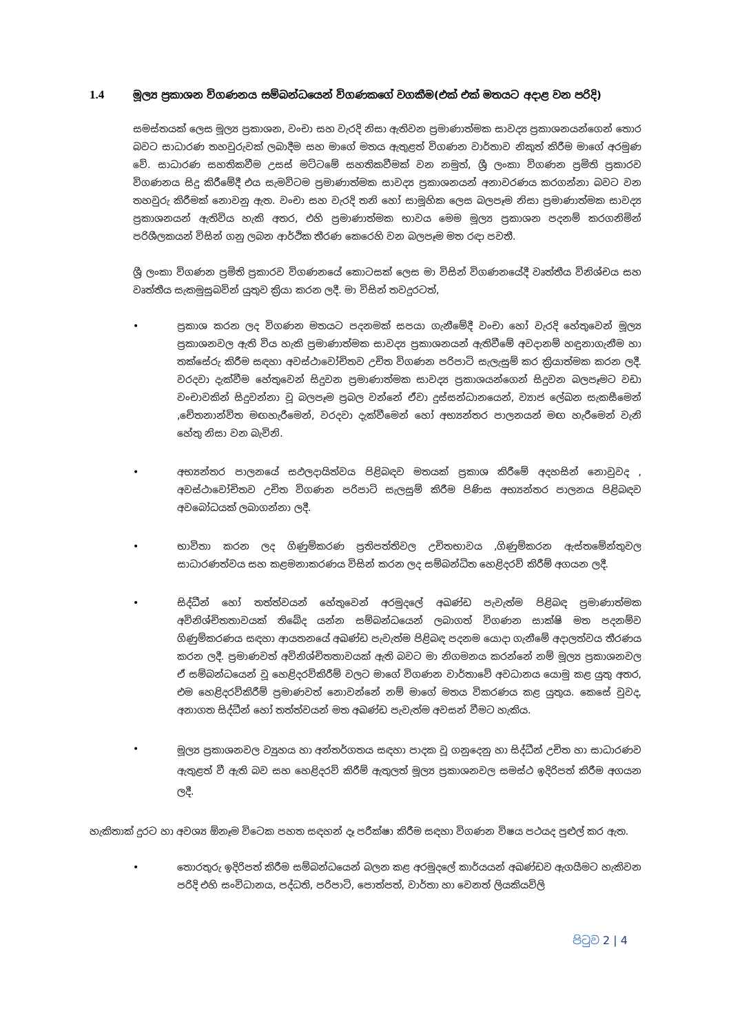1.4 මූල්‍ය ප්‍රකාශන විගණනය සම්බන්ධයෙන් විගණකගේ වගකීම(එක් එක් මතයට අදාළ වන පරිදි)
සමස්තයක් ලෙස මූල්‍ය ප්‍රකාශන, වංචා සහ වැරදි නිසා ඇතිවන ප්‍රමාණාත්මක සාවද්‍ය ප්‍රකාශනයන්ගෙන් තොර බවට සාධාරණ තහවුරුවක් ලබාදීම සහ මාගේ මතය ඇතුළත් විගණන වාර්තාව නිකුත් කිරීම මාගේ අරමුණ වේ. සාධාරණ සහතිකවීම උසස් මට්ටමේ සහතිකවීමක් වන නමුත්, ශ්‍රී ලංකා විගණන ප්‍රමිති ප්‍රකාරව විගණනය සිදු කිරීමේදී එය සැමවිටම ප්‍රමාණාත්මක සාවද්‍ය ප්‍රකාශනයන් අනාවරණය කරගන්නා බවට වන තහවුරු කිරීමක් නොවනු ඇත. වංචා සහ වැරදි තනි හෝ සාමූහික ලෙස බලපෑම නිසා ප්‍රමාණාත්මක සාවද්‍ය ප්‍රකාශනයන් ඇතිවිය හැකි අතර, එහි ප්‍රමාණාත්මක භාවය මෙම මූල්‍ය ප්‍රකාශන පදනම් කරගනිමින් පරිශීලකයන් විසින් ගනු ලබන ආර්ථික තීරණ කෙරෙහි වන බලපෑම මත රඳා පවතී.
ශ්‍රී ලංකා විගණන ප්‍රමිති ප්‍රකාරව විගණනයේ කොටසක් ලෙස මා විසින් විගණනයේදී වෘත්තීය විනිශ්චය සහ වෘත්තීය සැකමුසුබවින් යුතුව ක්‍රියා කරන ලදී. මා විසින් තවදුරටත්,
• ප්‍රකාශ කරන ලද විගණන මතයට පදනමක් සපයා ගැනීමේදී වංචා හෝ වැරදි හේතුවෙන් මූල්‍ය ප්‍රකාශනවල ඇති විය හැකි ප්‍රමාණාත්මක සාවද්‍ය ප්‍රකාශනයන් ඇතිවීමේ අවදානම් හඳුනාගැනීම හා තක්සේරු කිරීම සඳහා අවස්ථාවෝචිතව උචිත විගණන පරිපාටි සැලැසුම් කර ක්‍රියාත්මක කරන ලදී. වරදවා දැක්වීම හේතුවෙන් සිදුවන ප්‍රමාණාත්මක සාවද්‍ය ප්‍රකාශයන්ගෙන් සිදුවන බලපෑමට වඩා වංචාවකින් සිදුවන්නා වූ බලපෑම ප්‍රබල වන්නේ ඒවා දුස්සන්ධානයෙන්, ව්‍යාජ ලේඛන සැකසීමෙන් ,චේතනාන්විත මඟහැරීමෙන්, වරදවා දැක්වීමෙන් හෝ අභ්‍යන්තර පාලනයන් මඟ හැරීමෙන් වැනි හේතු නිසා වන බැවිනි.
• අභ්‍යන්තර පාලනයේ සඵලදායිත්වය පිළිබඳව මතයක් ප්‍රකාශ කිරීමේ අදහසින් නොවුවද , අවස්ථාවෝචිතව උචිත විගණන පරිපාටි සැලසුම් කිරීම පිණිස අභ්‍යන්තර පාලනය පිළිබඳව අවබෝධයක් ලබාගන්නා ලදී.
• භාවිතා කරන ලද ගිණුම්කරණ ප්‍රතිපත්තිවල උචිතභාවය ,ගිණුම්කරන ඇස්තමේන්තුවල සාධාරණත්වය සහ කළමනාකරණය විසින් කරන ලද සම්බන්ධිත හෙළිදරව් කිරීම් අගයන ලදී.
• සිද්ධීන් හෝ තත්ත්වයන් හේතුවෙන් අරමුදලේ අඛණ්ඩ පැවැත්ම පිළිබඳ ප්‍රමාණාත්මක අවිනිශ්චිතතාවයක් තිබේද යන්න සම්බන්ධයෙන් ලබාගත් විගණන සාක්ෂි මත පදනම්ව ගිණුම්කරණය සඳහා ආයතනයේ අඛණ්ඩ පැවැත්ම පිළිබඳ පදනම යොදා ගැනීමේ අදාලත්වය තීරණය කරන ලදී. ප්‍රමාණවත් අවිනිශ්චිතතාවයක් ඇති බවට මා නිගමනය කරන්නේ නම් මූල්‍ය ප්‍රකාශනවල ඒ සම්බන්ධයෙන් වූ හෙළිදරව්කිරීම් වලට මාගේ විගණන වාර්තාවේ අවධානය යොමු කළ යුතු අතර, එම හෙළිදරව්කිරීම් ප්‍රමාණවත් නොවන්නේ නම් මාගේ මතය විකරණය කළ යුතුය. කෙසේ වුවද, අනාගත සිද්ධීන් හෝ තත්ත්වයන් මත අඛණ්ඩ පැවැත්ම අවසන් වීමට හැකිය.
• මූල්‍ය ප්‍රකාශනවල ව්‍යුහය හා අන්තර්ගතය සඳහා පාදක වූ ගනුදෙනු හා සිද්ධීන් උචිත හා සාධාරණව ඇතුළත් වී ඇති බව සහ හෙළිදරව් කිරීම් ඇතුලත් මූල්‍ය ප්‍රකාශනවල සමස්ථ ඉදිරිපත් කිරීම අගයන ලදී.
හැකිතාක් දුරට හා අවශ්‍ය ඕනෑම විටෙක පහත සඳහන් දෑ පරීක්ෂා කිරීම සඳහා විගණන විෂය පථයද පුළුල් කර ඇත.
• තොරතුරු ඉදිරිපත් කිරීම සම්බන්ධයෙන් බලන කළ අරමුදලේ කාර්යයන් අඛණ්ඩව ඇගයීමට හැකිවන පරිදි එහි සංවිධානය, පද්ධති, පරිපාටි, පොත්පත්, වාර්තා හා වෙනත් ලියකියවිලි
පිටුව 2 | 4